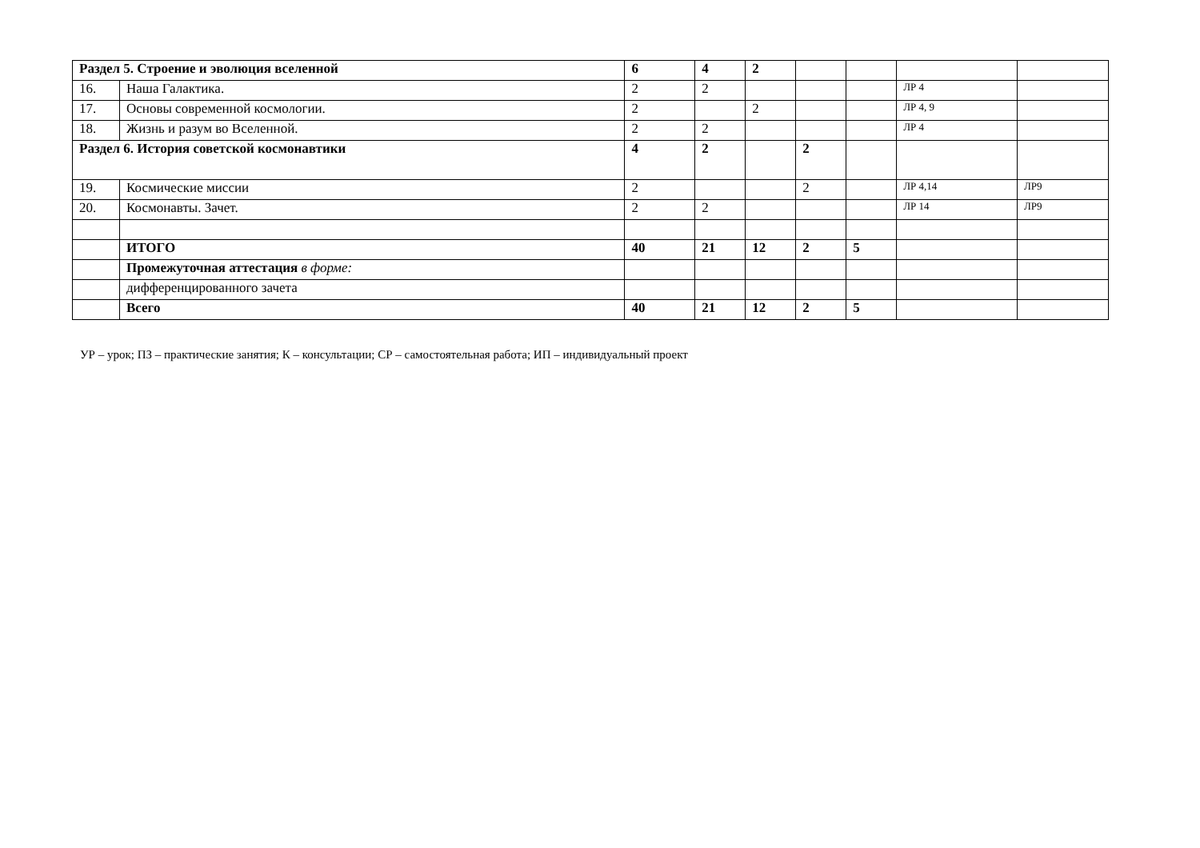| Раздел 5. Строение и эволюция вселенной | | 6 | 4 | 2 | | | | |
| 16. | Наша Галактика. | 2 | 2 | | | | ЛР 4 | |
| 17. | Основы современной космологии. | 2 | | 2 | | | ЛР 4, 9 | |
| 18. | Жизнь и разум во Вселенной. | 2 | 2 | | | | ЛР 4 | |
| Раздел 6. История советской космонавтики | | 4 | 2 | | 2 | | | |
| 19. | Космические миссии | 2 | | | 2 | | ЛР 4,14 | ЛР9 |
| 20. | Космонавты. Зачет. | 2 | 2 | | | | ЛР 14 | ЛР9 |
| | ИТОГО | 40 | 21 | 12 | 2 | 5 | | |
| | Промежуточная аттестация в форме: | | | | | | | |
| | дифференцированного зачета | | | | | | | |
| | Всего | 40 | 21 | 12 | 2 | 5 | | |
УР – урок; ПЗ – практические занятия; К – консультации; СР – самостоятельная работа; ИП – индивидуальный проект